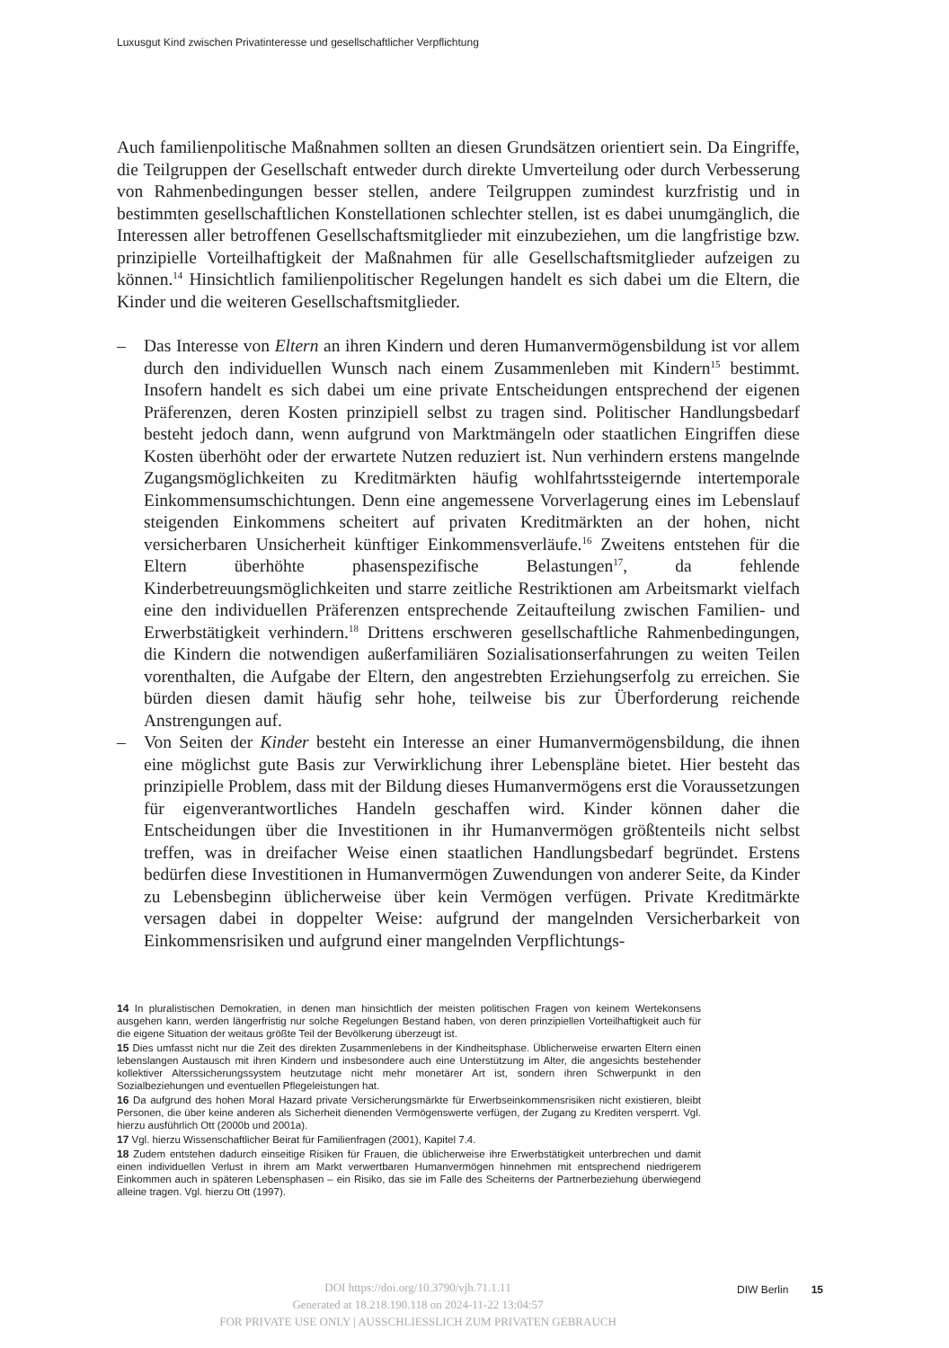Luxusgut Kind zwischen Privatinteresse und gesellschaftlicher Verpflichtung
Auch familienpolitische Maßnahmen sollten an diesen Grundsätzen orientiert sein. Da Eingriffe, die Teilgruppen der Gesellschaft entweder durch direkte Umverteilung oder durch Verbesserung von Rahmenbedingungen besser stellen, andere Teilgruppen zumindest kurzfristig und in bestimmten gesellschaftlichen Konstellationen schlechter stellen, ist es dabei unumgänglich, die Interessen aller betroffenen Gesellschaftsmitglieder mit einzubeziehen, um die langfristige bzw. prinzipielle Vorteilhaftigkeit der Maßnahmen für alle Gesellschaftsmitglieder aufzeigen zu können.<sup>14</sup> Hinsichtlich familienpolitischer Regelungen handelt es sich dabei um die Eltern, die Kinder und die weiteren Gesellschaftsmitglieder.
– Das Interesse von Eltern an ihren Kindern und deren Humanvermögensbildung ist vor allem durch den individuellen Wunsch nach einem Zusammenleben mit Kindern<sup>15</sup> bestimmt. Insofern handelt es sich dabei um eine private Entscheidungen entsprechend der eigenen Präferenzen, deren Kosten prinzipiell selbst zu tragen sind. Politischer Handlungsbedarf besteht jedoch dann, wenn aufgrund von Marktmängeln oder staatlichen Eingriffen diese Kosten überhöht oder der erwartete Nutzen reduziert ist. Nun verhindern erstens mangelnde Zugangsmöglichkeiten zu Kreditmärkten häufig wohlfahrtssteigernde intertemporale Einkommensumschichtungen. Denn eine angemessene Vorverlagerung eines im Lebenslauf steigenden Einkommens scheitert auf privaten Kreditmärkten an der hohen, nicht versicherbaren Unsicherheit künftiger Einkommensverläufe.<sup>16</sup> Zweitens entstehen für die Eltern überhöhte phasenspezifische Belastungen<sup>17</sup>, da fehlende Kinderbetreuungsmöglichkeiten und starre zeitliche Restriktionen am Arbeitsmarkt vielfach eine den individuellen Präferenzen entsprechende Zeitaufteilung zwischen Familien- und Erwerbstätigkeit verhindern.<sup>18</sup> Drittens erschweren gesellschaftliche Rahmenbedingungen, die Kindern die notwendigen außerfamiliären Sozialisationserfahrungen zu weiten Teilen vorenthalten, die Aufgabe der Eltern, den angestrebten Erziehungserfolg zu erreichen. Sie bürden diesen damit häufig sehr hohe, teilweise bis zur Überforderung reichende Anstrengungen auf.
– Von Seiten der Kinder besteht ein Interesse an einer Humanvermögensbildung, die ihnen eine möglichst gute Basis zur Verwirklichung ihrer Lebenspläne bietet. Hier besteht das prinzipielle Problem, dass mit der Bildung dieses Humanvermögens erst die Voraussetzungen für eigenverantwortliches Handeln geschaffen wird. Kinder können daher die Entscheidungen über die Investitionen in ihr Humanvermögen größtenteils nicht selbst treffen, was in dreifacher Weise einen staatlichen Handlungsbedarf begründet. Erstens bedürfen diese Investitionen in Humanvermögen Zuwendungen von anderer Seite, da Kinder zu Lebensbeginn üblicherweise über kein Vermögen verfügen. Private Kreditmärkte versagen dabei in doppelter Weise: aufgrund der mangelnden Versicherbarkeit von Einkommensrisiken und aufgrund einer mangelnden Verpflichtungs-
14 In pluralistischen Demokratien, in denen man hinsichtlich der meisten politischen Fragen von keinem Wertekonsens ausgehen kann, werden längerfristig nur solche Regelungen Bestand haben, von deren prinzipiellen Vorteilhaftigkeit auch für die eigene Situation der weitaus größte Teil der Bevölkerung überzeugt ist.
15 Dies umfasst nicht nur die Zeit des direkten Zusammenlebens in der Kindheitsphase. Üblicherweise erwarten Eltern einen lebenslangen Austausch mit ihren Kindern und insbesondere auch eine Unterstützung im Alter, die angesichts bestehender kollektiver Alterssicherungssystem heutzutage nicht mehr monetärer Art ist, sondern ihren Schwerpunkt in den Sozialbeziehungen und eventuellen Pflegeleistungen hat.
16 Da aufgrund des hohen Moral Hazard private Versicherungsmärkte für Erwerbseinkommensrisiken nicht existieren, bleibt Personen, die über keine anderen als Sicherheit dienenden Vermögenswerte verfügen, der Zugang zu Krediten versperrt. Vgl. hierzu ausführlich Ott (2000b und 2001a).
17 Vgl. hierzu Wissenschaftlicher Beirat für Familienfragen (2001), Kapitel 7.4.
18 Zudem entstehen dadurch einseitige Risiken für Frauen, die üblicherweise ihre Erwerbstätigkeit unterbrechen und damit einen individuellen Verlust in ihrem am Markt verwertbaren Humanvermögen hinnehmen mit entsprechend niedrigerem Einkommen auch in späteren Lebensphasen – ein Risiko, das sie im Falle des Scheiterns der Partnerbeziehung überwiegend alleine tragen. Vgl. hierzu Ott (1997).
DOI https://doi.org/10.3790/vjh.71.1.11
Generated at 18.218.190.118 on 2024-11-22 13:04:57
FOR PRIVATE USE ONLY | AUSSCHLIESSLICH ZUM PRIVATEN GEBRAUCH
DIW Berlin 15